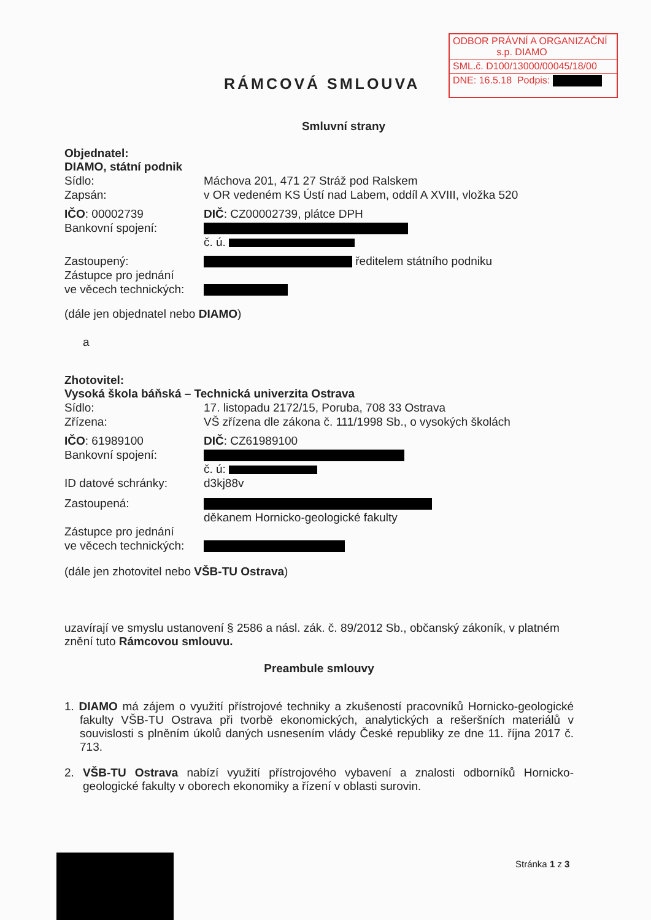ODBOR PRÁVNÍ A ORGANIZAČNÍ
s.p. DIAMO
SML.č. D100/13000/00045/18/00
DNE: 16.5.18 Podpis:
RÁMCOVÁ SMLOUVA
Smluvní strany
Objednatel:
DIAMO, státní podnik
Sídlo: Máchova 201, 471 27 Stráž pod Ralskem
Zapsán: v OR vedeném KS Ústí nad Labem, oddíl A XVIII, vložka 520
IČO: 00002739 DIČ: CZ00002739, plátce DPH
Bankovní spojení:
č. ú.
Zastoupený: ředitelem státního podniku
Zástupce pro jednání
ve věcech technických:
(dále jen objednatel nebo DIAMO)
a
Zhotovitel:
Vysoká škola báňská – Technická univerzita Ostrava
Sídlo: 17. listopadu 2172/15, Poruba, 708 33 Ostrava
Zřízena: VŠ zřízena dle zákona č. 111/1998 Sb., o vysokých školách
IČO: 61989100 DIČ: CZ61989100
Bankovní spojení:
č. ú:
ID datové schránky: d3kj88v
Zastoupená:
děkanem Hornicko-geologické fakulty
Zástupce pro jednání
ve věcech technických:
(dále jen zhotovitel nebo VŠB-TU Ostrava)
uzavírají ve smyslu ustanovení § 2586 a násl. zák. č. 89/2012 Sb., občanský zákoník, v platném znění tuto Rámcovou smlouvu.
Preambule smlouvy
1. DIAMO má zájem o využití přístrojové techniky a zkušeností pracovníků Hornicko-geologické fakulty VŠB-TU Ostrava při tvorbě ekonomických, analytických a rešeršních materiálů v souvislosti s plněním úkolů daných usnesením vlády České republiky ze dne 11. října 2017 č. 713.
2. VŠB-TU Ostrava nabízí využití přístrojového vybavení a znalosti odborníků Hornicko-geologické fakulty v oborech ekonomiky a řízení v oblasti surovin.
Stránka 1 z 3